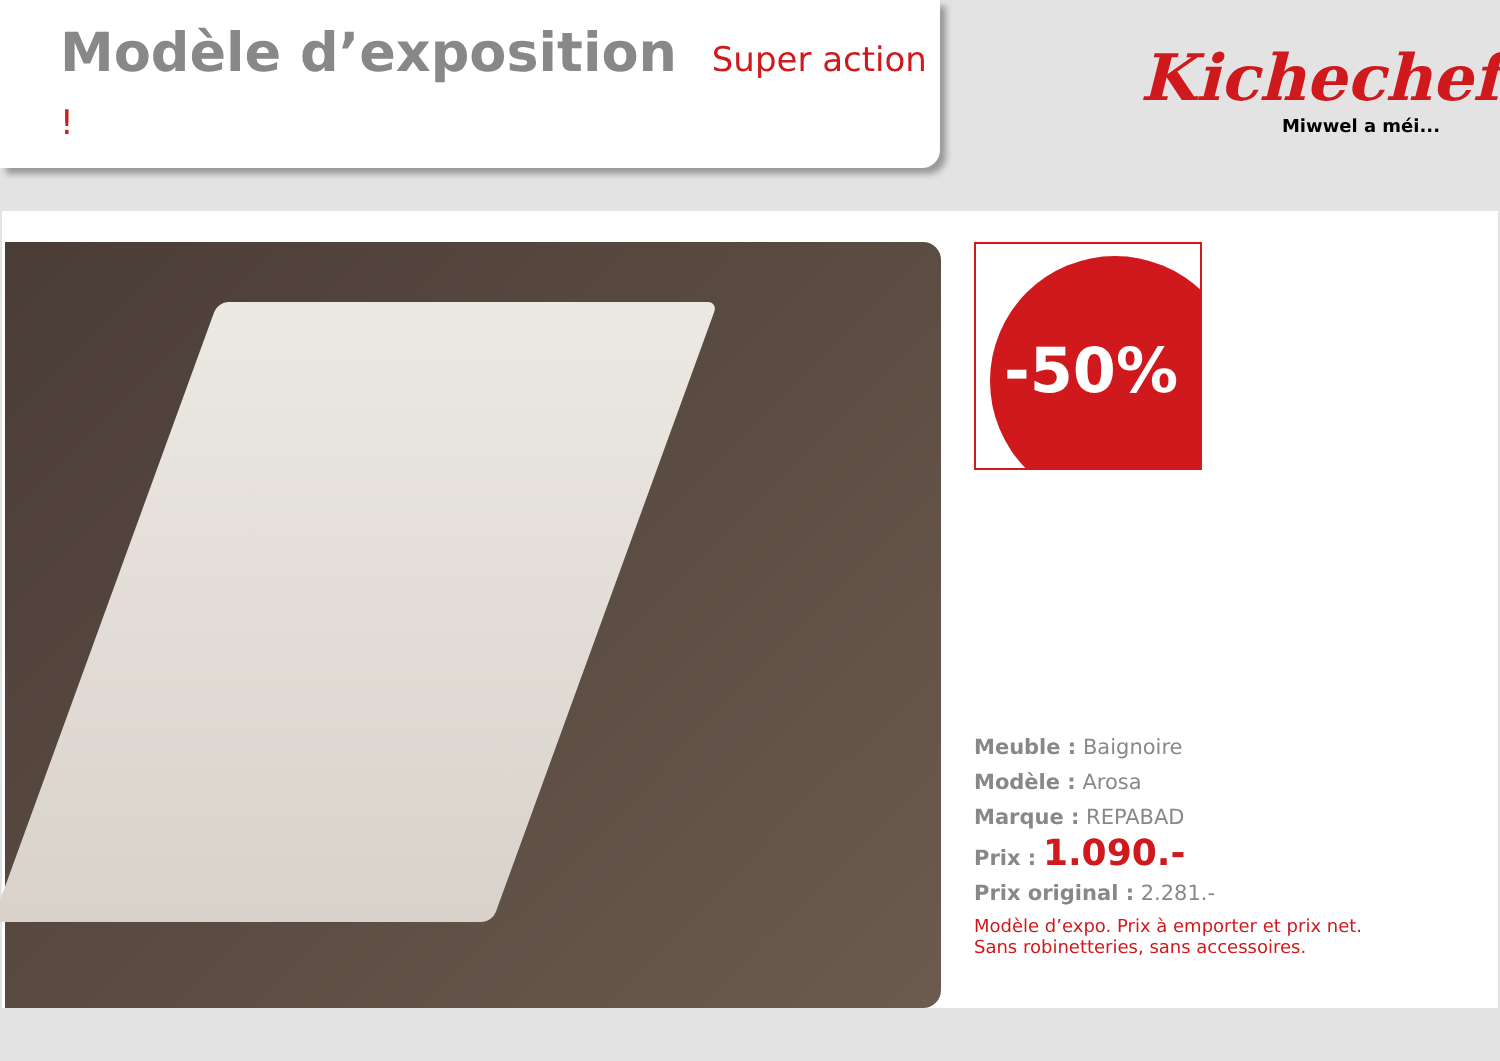Modèle d’exposition Super action !
Kichechef
Miwwel a méi...
-50%
Meuble : Baignoire
Modèle : Arosa
Marque : REPABAD
Prix : 1.090.-
Prix original : 2.281.-
Modèle d’expo. Prix à emporter et prix net.
Sans robinetteries, sans accessoires.